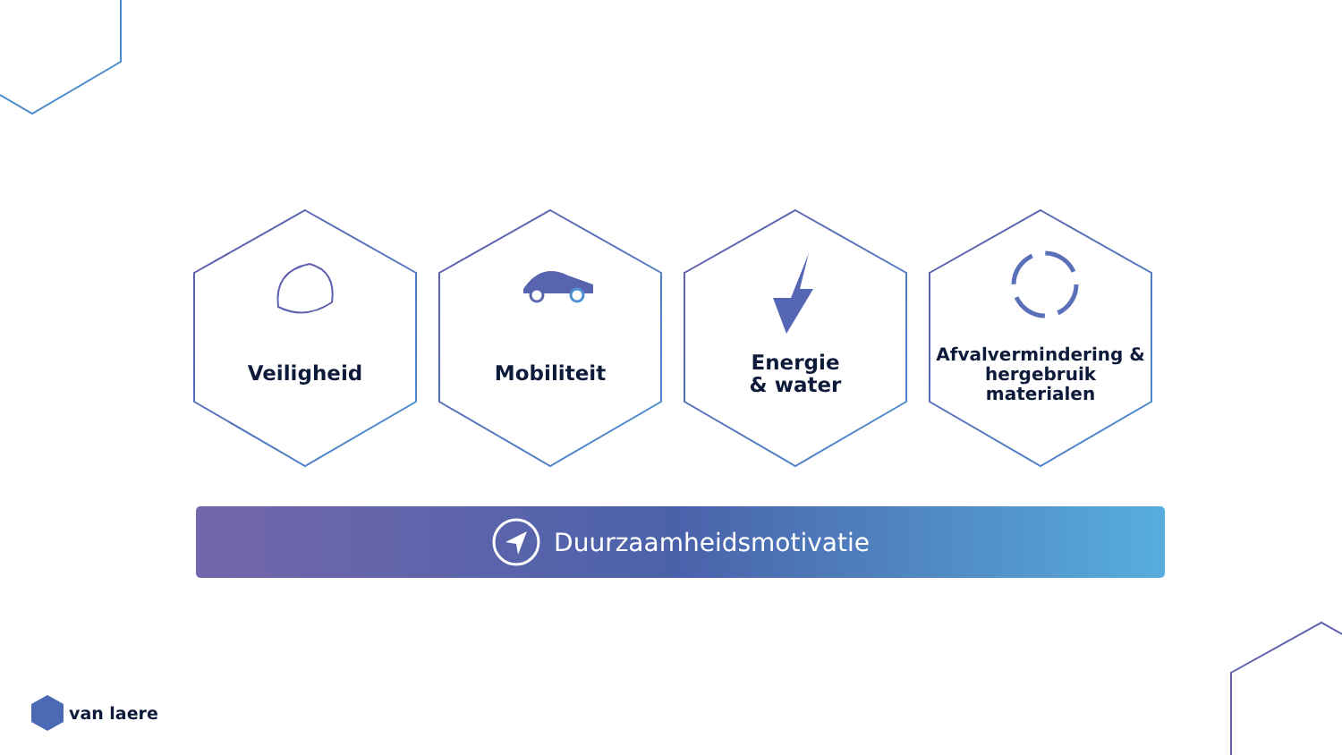Veiligheid Mobiliteit Energie
& water
Afvalvermindering &
hergebruik
materialen
Duurzaamheidsmotivatie
van laere